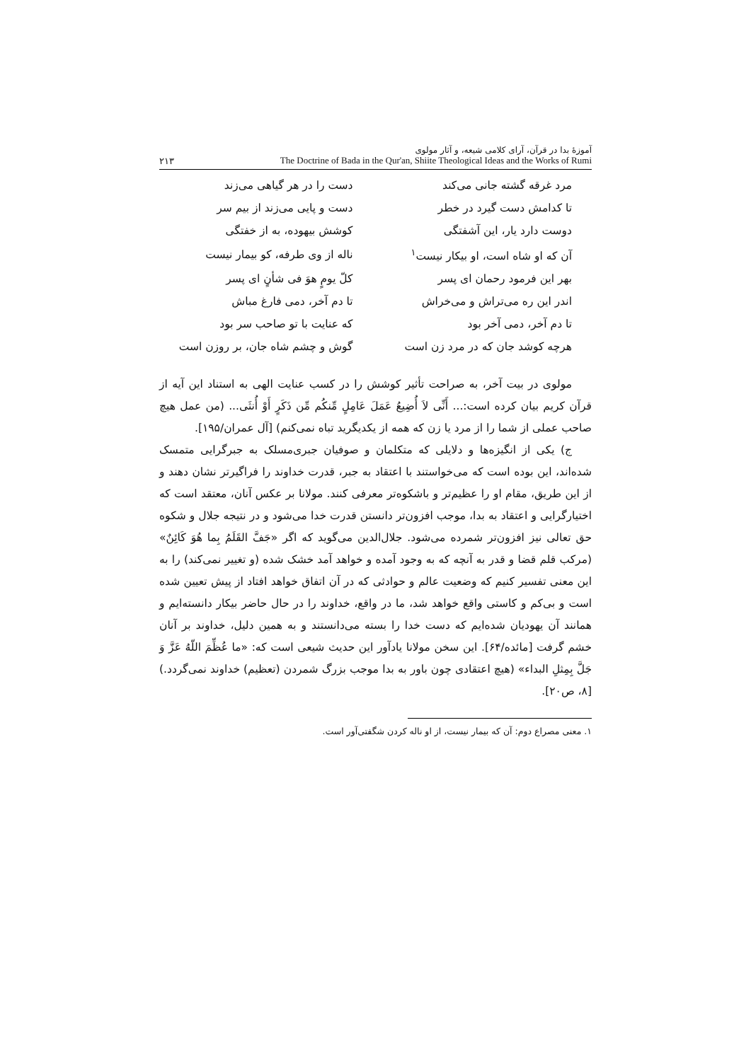آموزهٔ بدا در قرآن، آرای کلامی شیعه، و آثار مولوی
The Doctrine of Bada in the Qur'an, Shiite Theological Ideas and the Works of Rumi
۲۱۳
| مرد غرقه گشته جانی می‌کند | دست را در هر گیاهی می‌زند |
| تا کدامش دست گیرد در خطر | دست و پایی می‌زند از بیم سر |
| دوست دارد یار، این آشفتگی | کوشش بیهوده، به از خفتگی |
| آن که او شاه است، او بیکار نیست<sup>۱</sup> | ناله از وی طرفه، کو بیمار نیست |
| بهر این فرمود رحمان ای پسر | کلّ یومٍ هوَ فی شأنٍ ای پسر |
| اندر این ره می‌تراش و می‌خراش | تا دم آخر، دمی فارغ مباش |
| تا دم آخر، دمی آخر بود | که عنایت با تو صاحب سر بود |
| هرچه کوشد جان که در مرد زن است | گوش و چشم شاه جان، بر روزن است |
مولوی در بیت آخر، به صراحت تأثیر کوشش را در کسب عنایت الهی به استناد این آیه از قرآن کریم بیان کرده است:... أَنِّی لاَ أُضِیعُ عَمَلَ عَامِلٍ مِّنکُم مِّن ذَکَرٍ أَوْ أُنثَی... (من عمل هیچ صاحب عملی از شما را از مرد یا زن که همه از یکدیگرید تباه نمی‌کنم) [آل عمران/۱۹۵].
ج) یکی از انگیزه‌ها و دلایلی که متکلمان و صوفیان جبری‌مسلک به جبرگرایی متمسک شده‌اند، این بوده است که می‌خواستند با اعتقاد به جبر، قدرت خداوند را فراگیرتر نشان دهند و از این طریق، مقام او را عظیم‌تر و باشکوه‌تر معرفی کنند. مولانا بر عکس آنان، معتقد است که اختیارگرایی و اعتقاد به بدا، موجب افزون‌تر دانستن قدرت خدا می‌شود و در نتیجه جلال و شکوه حق تعالی نیز افزون‌تر شمرده می‌شود. جلال‌الدین می‌گوید که اگر «جَفَّ القَلَمُ بِما هُوَ کَائِنٌ» (مرکب قلم قضا و قدر به آنچه که به وجود آمده و خواهد آمد خشک شده (و تغییر نمی‌کند) را به این معنی تفسیر کنیم که وضعیت عالم و حوادثی که در آن اتفاق خواهد افتاد از پیش تعیین شده است و بی‌کم و کاستی واقع خواهد شد، ما در واقع، خداوند را در حال حاضر بیکار دانسته‌ایم و همانند آن یهودیان شده‌ایم که دست خدا را بسته می‌دانستند و به همین دلیل، خداوند بر آنان خشم گرفت [مائده/۶۴]. این سخن مولانا یادآور این حدیث شیعی است که: «ما عُظِّمَ اللّهُ عَزَّ وَ جَلَّ بِمِثلِ البداء» (هیچ اعتقادی چون باور به بدا موجب بزرگ شمردن (تعظیم) خداوند نمی‌گردد.) [۸، ص۲۰].
۱. معنی مصراع دوم: آن که بیمار نیست، از او ناله کردن شگفتی‌آور است.